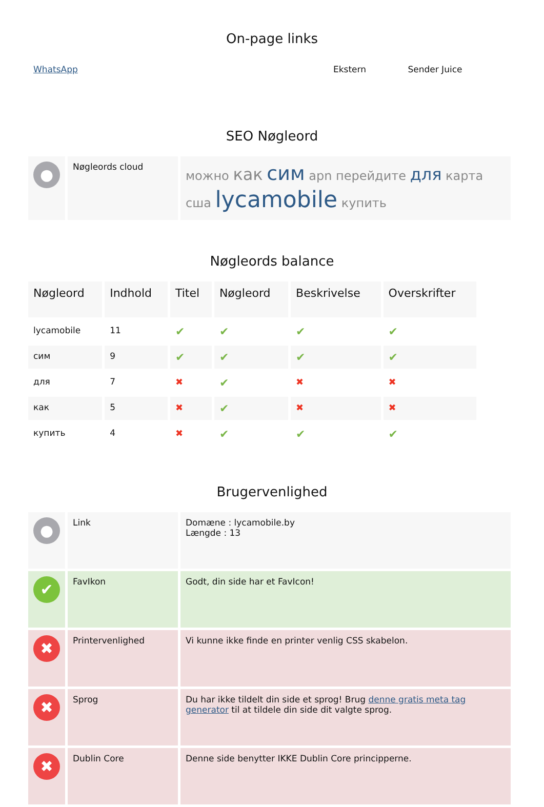On-page links
| WhatsApp | Ekstern | Sender Juice |
SEO Nøgleord
| ● | Nøgleords cloud | можно как сим apn перейдите для карта сша lycamobile купить |
Nøgleords balance
| Nøgleord | Indhold | Titel | Nøgleord | Beskrivelse | Overskrifter |
| --- | --- | --- | --- | --- | --- |
| lycamobile | 11 | ✔ | ✔ | ✔ | ✔ |
| сим | 9 | ✔ | ✔ | ✔ | ✔ |
| для | 7 | ✖ | ✔ | ✖ | ✖ |
| как | 5 | ✖ | ✔ | ✖ | ✖ |
| купить | 4 | ✖ | ✔ | ✔ | ✔ |
Brugervenlighed
| ● | Link | Domæne : lycamobile.by Længde : 13 |
| ✔ | FavIkon | Godt, din side har et FavIcon! |
| ✖ | Printervenlighed | Vi kunne ikke finde en printer venlig CSS skabelon. |
| ✖ | Sprog | Du har ikke tildelt din side et sprog! Brug denne gratis meta tag generator til at tildele din side dit valgte sprog. |
| ✖ | Dublin Core | Denne side benytter IKKE Dublin Core principperne. |